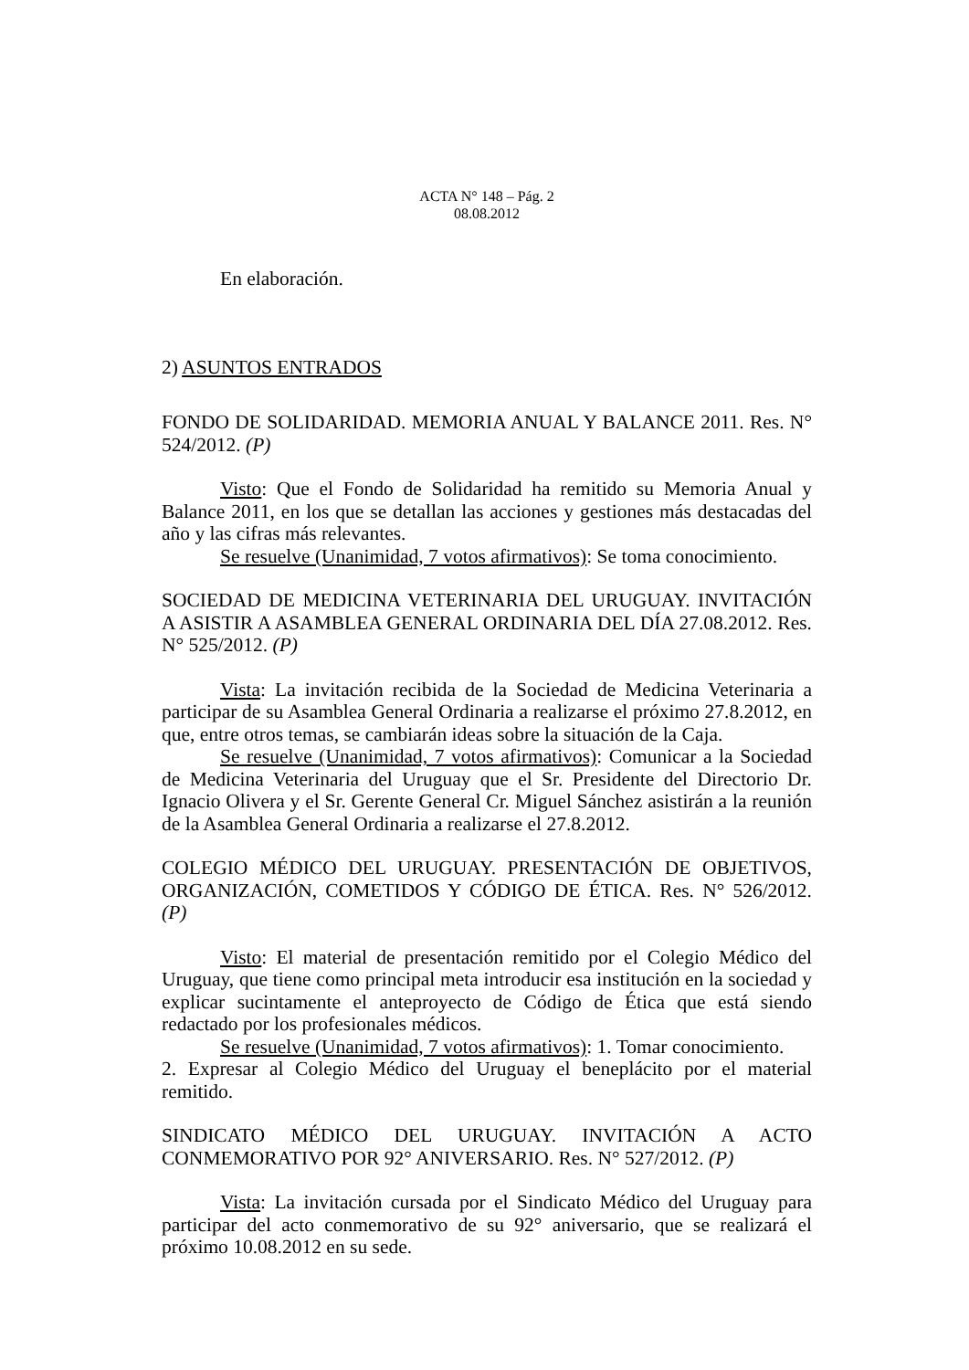ACTA N° 148 – Pág. 2
08.08.2012
En elaboración.
2) ASUNTOS ENTRADOS
FONDO DE SOLIDARIDAD. MEMORIA ANUAL Y BALANCE 2011. Res. N° 524/2012. (P)
Visto: Que el Fondo de Solidaridad ha remitido su Memoria Anual y Balance 2011, en los que se detallan las acciones y gestiones más destacadas del año y las cifras más relevantes.
Se resuelve (Unanimidad, 7 votos afirmativos): Se toma conocimiento.
SOCIEDAD DE MEDICINA VETERINARIA DEL URUGUAY. INVITACIÓN A ASISTIR A ASAMBLEA GENERAL ORDINARIA DEL DÍA 27.08.2012. Res. N° 525/2012. (P)
Vista: La invitación recibida de la Sociedad de Medicina Veterinaria a participar de su Asamblea General Ordinaria a realizarse el próximo 27.8.2012, en que, entre otros temas, se cambiarán ideas sobre la situación de la Caja.
Se resuelve (Unanimidad, 7 votos afirmativos): Comunicar a la Sociedad de Medicina Veterinaria del Uruguay que el Sr. Presidente del Directorio Dr. Ignacio Olivera y el Sr. Gerente General Cr. Miguel Sánchez asistirán a la reunión de la Asamblea General Ordinaria a realizarse el 27.8.2012.
COLEGIO MÉDICO DEL URUGUAY. PRESENTACIÓN DE OBJETIVOS, ORGANIZACIÓN, COMETIDOS Y CÓDIGO DE ÉTICA. Res. N° 526/2012. (P)
Visto: El material de presentación remitido por el Colegio Médico del Uruguay, que tiene como principal meta introducir esa institución en la sociedad y explicar sucintamente el anteproyecto de Código de Ética que está siendo redactado por los profesionales médicos.
Se resuelve (Unanimidad, 7 votos afirmativos): 1. Tomar conocimiento.
2. Expresar al Colegio Médico del Uruguay el beneplácito por el material remitido.
SINDICATO MÉDICO DEL URUGUAY. INVITACIÓN A ACTO CONMEMORATIVO POR 92° ANIVERSARIO. Res. N° 527/2012. (P)
Vista: La invitación cursada por el Sindicato Médico del Uruguay para participar del acto conmemorativo de su 92° aniversario, que se realizará el próximo 10.08.2012 en su sede.